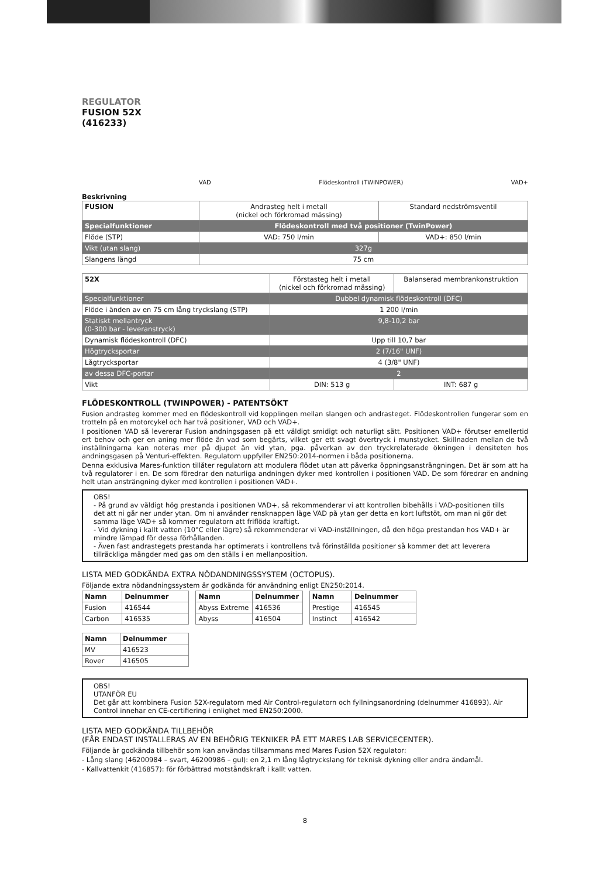REGULATOR
FUSION 52X
(416233)
VAD Flödeskontroll (TWINPOWER) VAD+
Beskrivning
| FUSION | Andrasteg helt i metall (nickel och förkromad mässing) | Standard nedströmsventil |
| Specialfunktioner | Flödeskontroll med två positioner (TwinPower) | |
| Flöde (STP) | VAD: 750 l/min | VAD+: 850 l/min |
| Vikt (utan slang) | 327g | |
| Slangens längd | 75 cm | |
| 52X | Förstasteg helt i metall (nickel och förkromad mässing) | Balanserad membrankonstruktion |
| Specialfunktioner | Dubbel dynamisk flödeskontroll (DFC) | |
| Flöde i änden av en 75 cm lång tryckslang (STP) | 1 200 l/min | |
| Statiskt mellantryck (0-300 bar - leveranstryck) | 9,8-10,2 bar | |
| Dynamisk flödeskontroll (DFC) | Upp till 10,7 bar | |
| Högtrycksportar | 2 (7/16" UNF) | |
| Lågtrycksportar | 4 (3/8" UNF) | |
| av dessa DFC-portar | 2 | |
| Vikt | DIN: 513 g | INT: 687 g |
FLÖDESKONTROLL (TWINPOWER) - PATENTSÖKT
Fusion andrasteg kommer med en flödeskontroll vid kopplingen mellan slangen och andrasteget. Flödeskontrollen fungerar som en trotteln på en motorcykel och har två positioner, VAD och VAD+.
I positionen VAD så levererar Fusion andningsgasen på ett väldigt smidigt och naturligt sätt. Positionen VAD+ förutser emellertid ert behov och ger en aning mer flöde än vad som begärts, vilket ger ett svagt övertryck i munstycket. Skillnaden mellan de två inställningarna kan noteras mer på djupet än vid ytan, pga. påverkan av den tryckrelaterade ökningen i densiteten hos andningsgasen på Venturi-effekten. Regulatorn uppfyller EN250:2014-normen i båda positionerna.
Denna exklusiva Mares-funktion tillåter regulatorn att modulera flödet utan att påverka öppningsansträngningen. Det är som att ha två regulatorer i en. De som föredrar den naturliga andningen dyker med kontrollen i positionen VAD. De som föredrar en andning helt utan ansträngning dyker med kontrollen i positionen VAD+.
OBS!
- På grund av väldigt hög prestanda i positionen VAD+, så rekommenderar vi att kontrollen bibehålls i VAD-positionen tills det att ni går ner under ytan. Om ni använder rensknappen läge VAD på ytan ger detta en kort luftstöt, om man ni gör det samma läge VAD+ så kommer regulatorn att friflöda kraftigt.
- Vid dykning i kallt vatten (10°C eller lägre) så rekommenderar vi VAD-inställningen, då den höga prestandan hos VAD+ är mindre lämpad för dessa förhållanden.
- Även fast andrastegets prestanda har optimerats i kontrollens två förinställda positioner så kommer det att leverera tillräckliga mängder med gas om den ställs i en mellanposition.
LISTA MED GODKÄNDA EXTRA NÖDANDNINGSSYSTEM (OCTOPUS).
Följande extra nödandningssystem är godkända för användning enligt EN250:2014.
| Namn | Delnummer |
| --- | --- |
| Fusion | 416544 |
| Carbon | 416535 |
| Namn | Delnummer |
| --- | --- |
| Abyss Extreme | 416536 |
| Abyss | 416504 |
| Namn | Delnummer |
| --- | --- |
| Prestige | 416545 |
| Instinct | 416542 |
| Namn | Delnummer |
| --- | --- |
| MV | 416523 |
| Rover | 416505 |
OBS!
UTANFÖR EU
Det går att kombinera Fusion 52X-regulatorn med Air Control-regulatorn och fyllningsanordning (delnummer 416893). Air Control innehar en CE-certifiering i enlighet med EN250:2000.
LISTA MED GODKÄNDA TILLBEHÖR
(FÅR ENDAST INSTALLERAS AV EN BEHÖRIG TEKNIKER PÅ ETT MARES LAB SERVICECENTER).
Följande är godkända tillbehör som kan användas tillsammans med Mares Fusion 52X regulator:
- Lång slang (46200984 – svart, 46200986 – gul): en 2,1 m lång lågtryckslang för teknisk dykning eller andra ändamål.
- Kallvattenkit (416857): för förbättrad motståndskraft i kallt vatten.
8